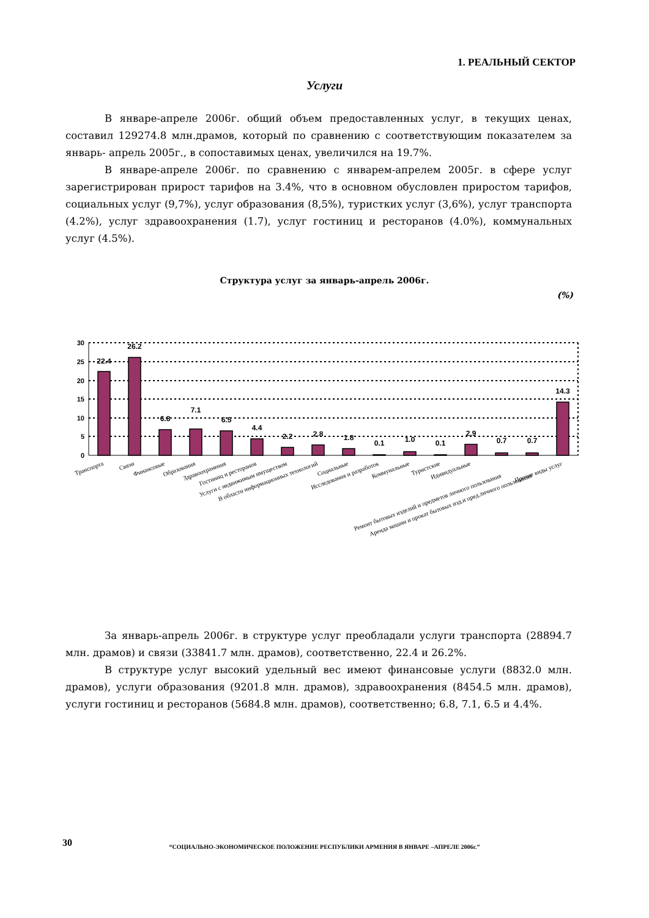1. РЕАЛЬНЫЙ СЕКТОР
Услуги
В январе-апреле 2006г. общий объем предоставленных услуг, в текущих ценах, составил 129274.8 млн.драмов, который по сравнению с соответствующим показателем за январь- апрель 2005г., в сопоставимых ценах, увеличился на 19.7%.
В январе-апреле 2006г. по сравнению с январем-апрелем 2005г. в сфере услуг зарегистрирован прирост тарифов на 3.4%, что в основном обусловлен приростом тарифов, социальных услуг (9,7%), услуг образования (8,5%), туристких услуг (3,6%), услуг транспорта (4.2%), услуг здравоохранения (1.7), услуг гостиниц и ресторанов (4.0%), коммунальных услуг (4.5%).
Структура услуг за январь-апрель 2006г.
(%)
30
25
20
15
10
5
0
22.4
26.2
6.8
7.1
6.5
4.4
2.2
2.8
1.8
0.1
1.0
0.1
2.9
0.7
0.7
14.3
Транспорта
Связи
Финансовые
Образования
Здравоохранения
Гостиниц и ресторанов
Услуги с недвижимым имуществом
В области информационных технологий
Социальные
Исследования и разработок
Коммунальные
Туристские
Идивидуальные
Ремонт бытовых изделий и предметов личного пользования
Аренда машин и прокат бытовых изд.и пред.личного пользования
Прочие виды услуг
За январь-апрель 2006г. в структуре услуг преобладали услуги транспорта (28894.7 млн. драмов) и связи (33841.7 млн. драмов), соответственно, 22.4 и 26.2%.
В структуре услуг высокий удельный вес имеют финансовые услуги (8832.0 млн. драмов), услуги образования (9201.8 млн. драмов), здравоохранения (8454.5 млн. драмов), услуги гостиниц и ресторанов (5684.8 млн. драмов), соответственно; 6.8, 7.1, 6.5 и 4.4%.
30
“СОЦИАЛЬНО-ЭКОНОМИЧЕСКОЕ ПОЛОЖЕНИЕ РЕСПУБЛИКИ АРМЕНИЯ В ЯНВАРЕ –АПРЕЛЕ 2006г.”